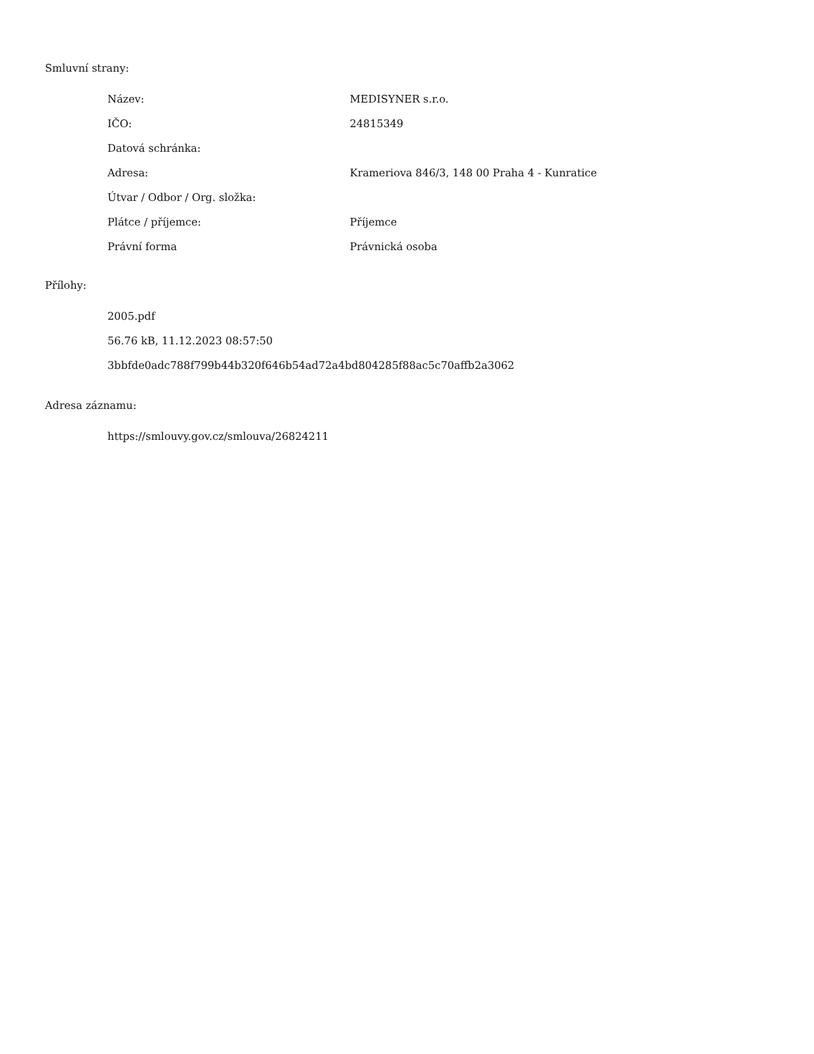Smluvní strany:
| Název: | MEDISYNER s.r.o. |
| IČO: | 24815349 |
| Datová schránka: | |
| Adresa: | Krameriova 846/3, 148 00 Praha 4 - Kunratice |
| Útvar / Odbor / Org. složka: | |
| Plátce / příjemce: | Příjemce |
| Právní forma | Právnická osoba |
Přílohy:
2005.pdf
56.76 kB, 11.12.2023 08:57:50
3bbfde0adc788f799b44b320f646b54ad72a4bd804285f88ac5c70affb2a3062
Adresa záznamu:
https://smlouvy.gov.cz/smlouva/26824211